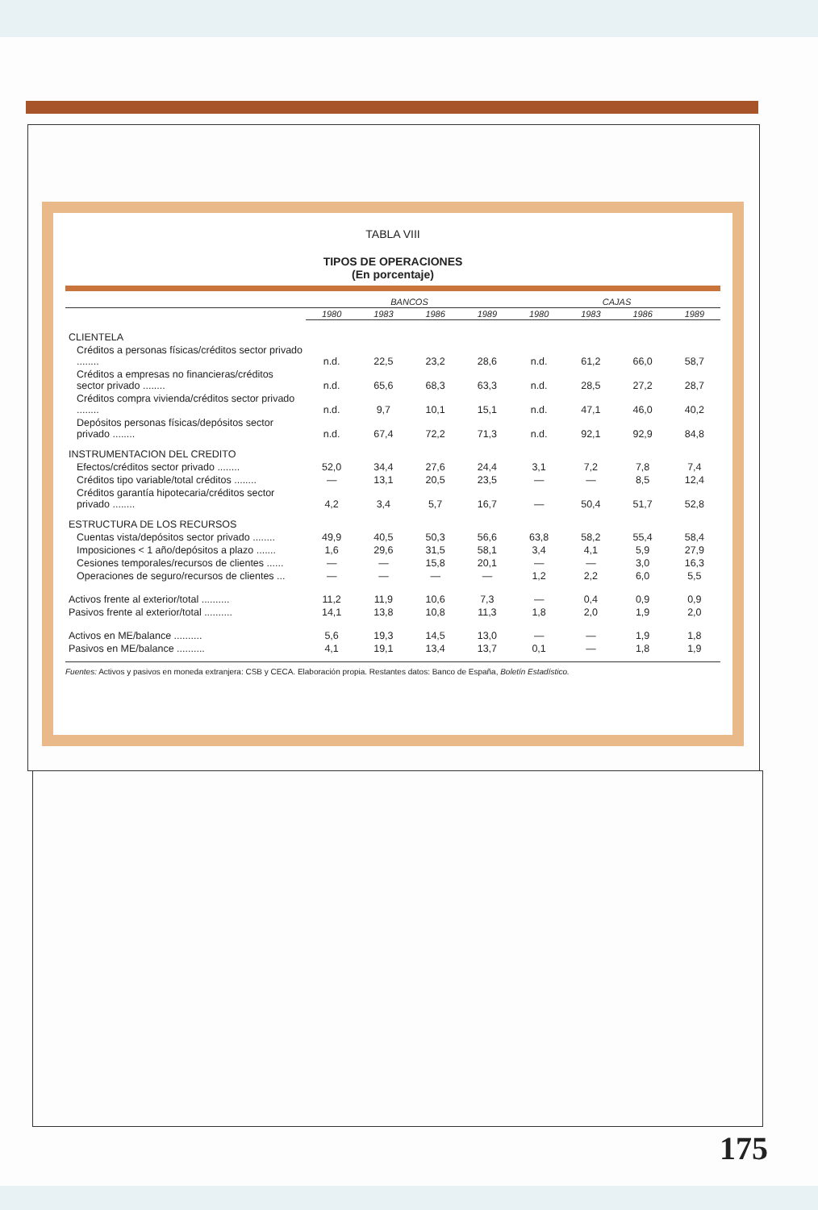TABLA VIII
TIPOS DE OPERACIONES
(En porcentaje)
| | BANCOS | | | | CAJAS | | | |
| --- | --- | --- | --- | --- | --- | --- | --- | --- |
| | 1980 | 1983 | 1986 | 1989 | 1980 | 1983 | 1986 | 1989 |
| CLIENTELA | | | | | | | | |
| Créditos a personas físicas/créditos sector privado ........ | n.d. | 22,5 | 23,2 | 28,6 | n.d. | 61,2 | 66,0 | 58,7 |
| Créditos a empresas no financieras/créditos sector privado ........ | n.d. | 65,6 | 68,3 | 63,3 | n.d. | 28,5 | 27,2 | 28,7 |
| Créditos compra vivienda/créditos sector privado ........ | n.d. | 9,7 | 10,1 | 15,1 | n.d. | 47,1 | 46,0 | 40,2 |
| Depósitos personas físicas/depósitos sector privado ........ | n.d. | 67,4 | 72,2 | 71,3 | n.d. | 92,1 | 92,9 | 84,8 |
| INSTRUMENTACION DEL CREDITO | | | | | | | | |
| Efectos/créditos sector privado ........ | 52,0 | 34,4 | 27,6 | 24,4 | 3,1 | 7,2 | 7,8 | 7,4 |
| Créditos tipo variable/total créditos ........ | — | 13,1 | 20,5 | 23,5 | — | — | 8,5 | 12,4 |
| Créditos garantía hipotecaria/créditos sector privado ........ | 4,2 | 3,4 | 5,7 | 16,7 | — | 50,4 | 51,7 | 52,8 |
| ESTRUCTURA DE LOS RECURSOS | | | | | | | | |
| Cuentas vista/depósitos sector privado ........ | 49,9 | 40,5 | 50,3 | 56,6 | 63,8 | 58,2 | 55,4 | 58,4 |
| Imposiciones < 1 año/depósitos a plazo ....... | 1,6 | 29,6 | 31,5 | 58,1 | 3,4 | 4,1 | 5,9 | 27,9 |
| Cesiones temporales/recursos de clientes ...... | — | — | 15,8 | 20,1 | — | — | 3,0 | 16,3 |
| Operaciones de seguro/recursos de clientes ... | — | — | — | — | 1,2 | 2,2 | 6,0 | 5,5 |
| Activos frente al exterior/total .......... | 11,2 | 11,9 | 10,6 | 7,3 | — | 0,4 | 0,9 | 0,9 |
| Pasivos frente al exterior/total .......... | 14,1 | 13,8 | 10,8 | 11,3 | 1,8 | 2,0 | 1,9 | 2,0 |
| Activos en ME/balance .......... | 5,6 | 19,3 | 14,5 | 13,0 | — | — | 1,9 | 1,8 |
| Pasivos en ME/balance .......... | 4,1 | 19,1 | 13,4 | 13,7 | 0,1 | — | 1,8 | 1,9 |
Fuentes: Activos y pasivos en moneda extranjera: CSB y CECA. Elaboración propia. Restantes datos: Banco de España, Boletín Estadístico.
175